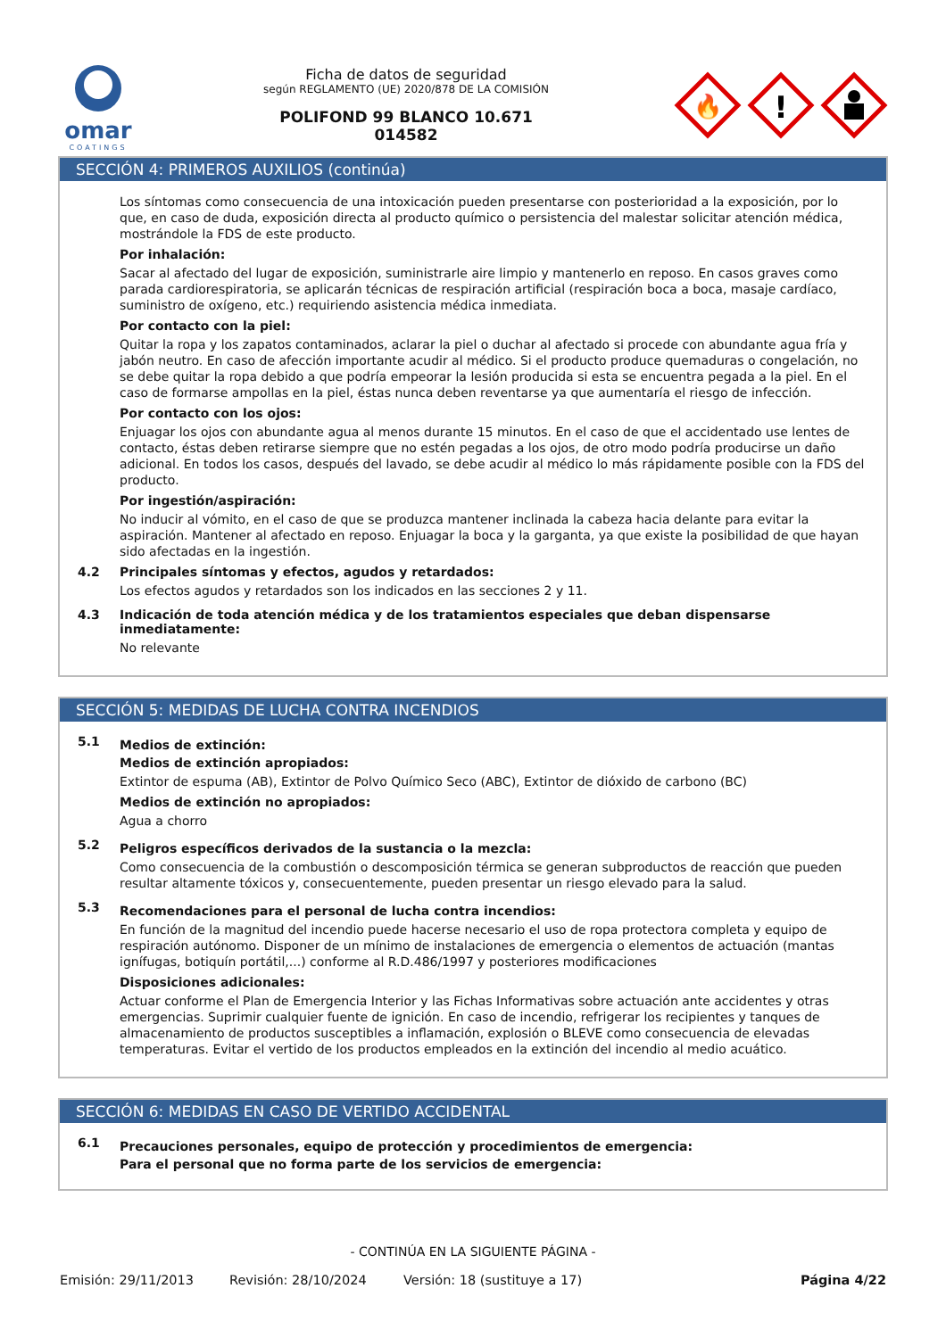omar
COATINGS
Ficha de datos de seguridad
según REGLAMENTO (UE) 2020/878 DE LA COMISIÓN
POLIFOND 99 BLANCO 10.671
014582
🔥
!
SECCIÓN 4: PRIMEROS AUXILIOS (continúa)
Los síntomas como consecuencia de una intoxicación pueden presentarse con posterioridad a la exposición, por lo que, en caso de duda, exposición directa al producto químico o persistencia del malestar solicitar atención médica, mostrándole la FDS de este producto.
Por inhalación:
Sacar al afectado del lugar de exposición, suministrarle aire limpio y mantenerlo en reposo. En casos graves como parada cardiorespiratoria, se aplicarán técnicas de respiración artificial (respiración boca a boca, masaje cardíaco, suministro de oxígeno, etc.) requiriendo asistencia médica inmediata.
Por contacto con la piel:
Quitar la ropa y los zapatos contaminados, aclarar la piel o duchar al afectado si procede con abundante agua fría y jabón neutro. En caso de afección importante acudir al médico. Si el producto produce quemaduras o congelación, no se debe quitar la ropa debido a que podría empeorar la lesión producida si esta se encuentra pegada a la piel. En el caso de formarse ampollas en la piel, éstas nunca deben reventarse ya que aumentaría el riesgo de infección.
Por contacto con los ojos:
Enjuagar los ojos con abundante agua al menos durante 15 minutos. En el caso de que el accidentado use lentes de contacto, éstas deben retirarse siempre que no estén pegadas a los ojos, de otro modo podría producirse un daño adicional. En todos los casos, después del lavado, se debe acudir al médico lo más rápidamente posible con la FDS del producto.
Por ingestión/aspiración:
No inducir al vómito, en el caso de que se produzca mantener inclinada la cabeza hacia delante para evitar la aspiración. Mantener al afectado en reposo. Enjuagar la boca y la garganta, ya que existe la posibilidad de que hayan sido afectadas en la ingestión.
4.2 Principales síntomas y efectos, agudos y retardados:
Los efectos agudos y retardados son los indicados en las secciones 2 y 11.
4.3 Indicación de toda atención médica y de los tratamientos especiales que deban dispensarse inmediatamente:
No relevante
SECCIÓN 5: MEDIDAS DE LUCHA CONTRA INCENDIOS
5.1
Medios de extinción:
Medios de extinción apropiados:
Extintor de espuma (AB), Extintor de Polvo Químico Seco (ABC), Extintor de dióxido de carbono (BC)
Medios de extinción no apropiados:
Agua a chorro
5.2
Peligros específicos derivados de la sustancia o la mezcla:
Como consecuencia de la combustión o descomposición térmica se generan subproductos de reacción que pueden resultar altamente tóxicos y, consecuentemente, pueden presentar un riesgo elevado para la salud.
5.3
Recomendaciones para el personal de lucha contra incendios:
En función de la magnitud del incendio puede hacerse necesario el uso de ropa protectora completa y equipo de respiración autónomo. Disponer de un mínimo de instalaciones de emergencia o elementos de actuación (mantas ignífugas, botiquín portátil,...) conforme al R.D.486/1997 y posteriores modificaciones
Disposiciones adicionales:
Actuar conforme el Plan de Emergencia Interior y las Fichas Informativas sobre actuación ante accidentes y otras emergencias. Suprimir cualquier fuente de ignición. En caso de incendio, refrigerar los recipientes y tanques de almacenamiento de productos susceptibles a inflamación, explosión o BLEVE como consecuencia de elevadas temperaturas. Evitar el vertido de los productos empleados en la extinción del incendio al medio acuático.
SECCIÓN 6: MEDIDAS EN CASO DE VERTIDO ACCIDENTAL
6.1
Precauciones personales, equipo de protección y procedimientos de emergencia:
Para el personal que no forma parte de los servicios de emergencia:
- CONTINÚA EN LA SIGUIENTE PÁGINA -
Emisión: 29/11/2013 Revisión: 28/10/2024 Versión: 18 (sustituye a 17) Página 4/22